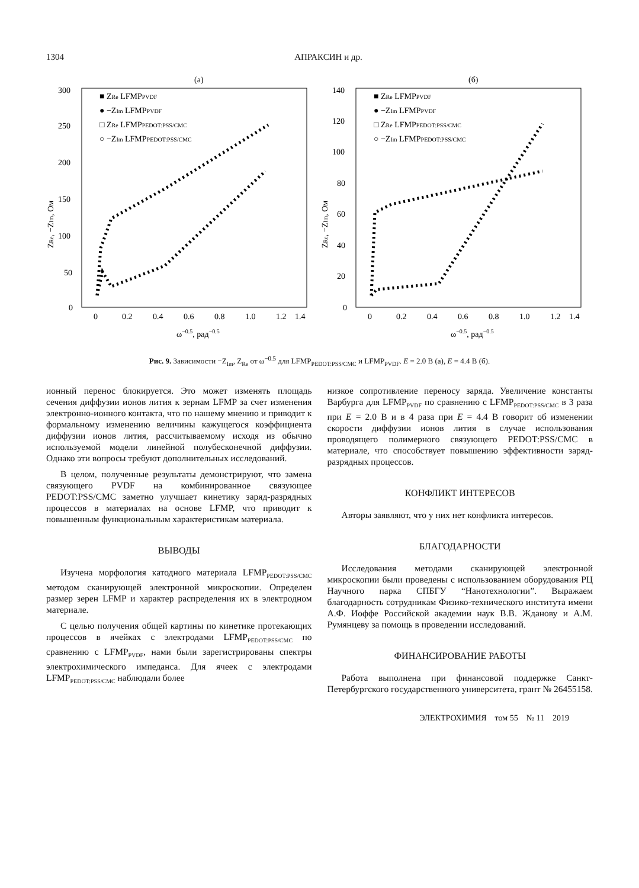1304 АПРАКСИН и др.
(а)
300
250
200
150
100
50
0
0
0.2
0.4
0.6
0.8
1.0
1.2
1.4
ω−0.5, рад−0.5
■ ZRe LFMPPVDF
● −ZIm LFMPPVDF
□ ZRe LFMPPEDOT:PSS/CMC
○ −ZIm LFMPPEDOT:PSS/CMC
ZRe, −ZIm, Ом
(б)
140
120
100
80
60
40
20
0
0
0.2
0.4
0.6
0.8
1.0
1.2
1.4
ω−0.5, рад−0.5
■ ZRe LFMPPVDF
● −ZIm LFMPPVDF
□ ZRe LFMPPEDOT:PSS/CMC
○ −ZIm LFMPPEDOT:PSS/CMC
ZRe, −ZIm, Ом
Рис. 9. Зависимости −Z<sub>Im</sub>, Z<sub>Re</sub> от ω<sup>−0.5</sup> для LFMP<sub>PEDOT:PSS/CMC</sub> и LFMP<sub>PVDF</sub>. E = 2.0 В (а), E = 4.4 В (б).
ионный перенос блокируется. Это может изменять площадь сечения диффузии ионов лития к зернам LFMP за счет изменения электронно-ионного контакта, что по нашему мнению и приводит к формальному изменению величины кажущегося коэффициента диффузии ионов лития, рассчитываемому исходя из обычно используемой модели линейной полубесконечной диффузии. Однако эти вопросы требуют дополнительных исследований.
В целом, полученные результаты демонстрируют, что замена связующего PVDF на комбинированное связующее PEDOT:PSS/CMC заметно улучшает кинетику заряд-разрядных процессов в материалах на основе LFMP, что приводит к повышенным функциональным характеристикам материала.
ВЫВОДЫ
Изучена морфология катодного материала LFMP<sub>PEDOT:PSS/CMC</sub> методом сканирующей электронной микроскопии. Определен размер зерен LFMP и характер распределения их в электродном материале.
С целью получения общей картины по кинетике протекающих процессов в ячейках с электродами LFMP<sub>PEDOT:PSS/CMC</sub> по сравнению с LFMP<sub>PVDF</sub>, нами были зарегистрированы спектры электрохимического импеданса. Для ячеек с электродами LFMP<sub>PEDOT:PSS/CMC</sub> наблюдали более
низкое сопротивление переносу заряда. Увеличение константы Варбурга для LFMP<sub>PVDF</sub> по сравнению с LFMP<sub>PEDOT:PSS/CMC</sub> в 3 раза при E = 2.0 В и в 4 раза при E = 4.4 В говорит об изменении скорости диффузии ионов лития в случае использования проводящего полимерного связующего PEDOT:PSS/CMC в материале, что способствует повышению эффективности заряд-разрядных процессов.
КОНФЛИКТ ИНТЕРЕСОВ
Авторы заявляют, что у них нет конфликта интересов.
БЛАГОДАРНОСТИ
Исследования методами сканирующей электронной микроскопии были проведены с использованием оборудования РЦ Научного парка СПБГУ “Нанотехнологии”. Выражаем благодарность сотрудникам Физико-технического института имени А.Ф. Иоффе Российской академии наук В.В. Жданову и А.М. Румянцеву за помощь в проведении исследований.
ФИНАНСИРОВАНИЕ РАБОТЫ
Работа выполнена при финансовой поддержке Санкт-Петербургского государственного университета, грант № 26455158.
ЭЛЕКТРОХИМИЯ том 55 № 11 2019